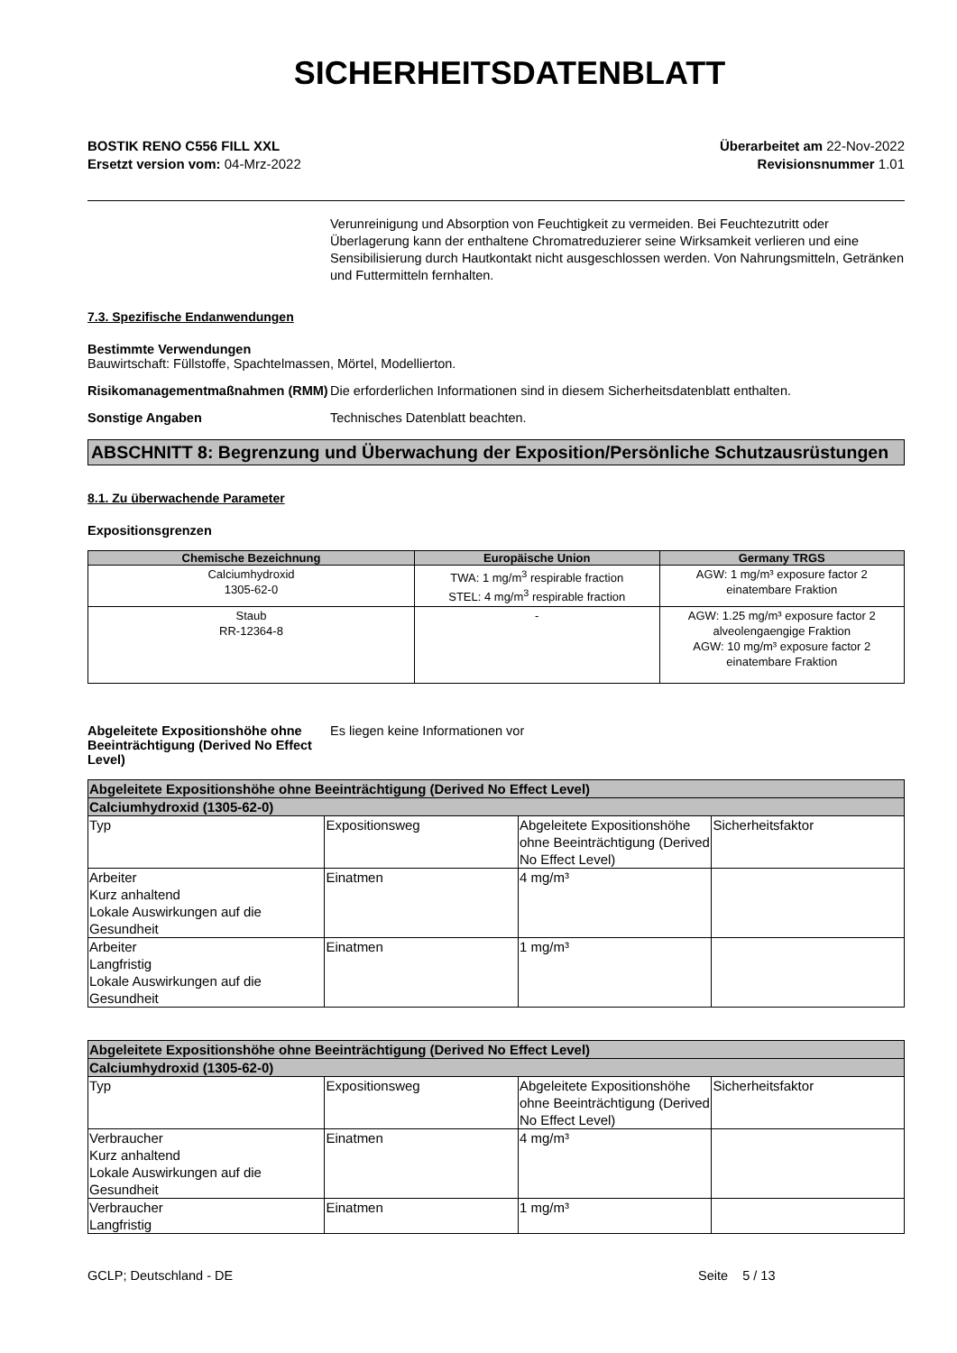SICHERHEITSDATENBLATT
BOSTIK RENO C556 FILL XXL
Ersetzt version vom: 04-Mrz-2022
Überarbeitet am 22-Nov-2022
Revisionsnummer 1.01
Verunreinigung und Absorption von Feuchtigkeit zu vermeiden. Bei Feuchtezutritt oder Überlagerung kann der enthaltene Chromatreduzierer seine Wirksamkeit verlieren und eine Sensibilisierung durch Hautkontakt nicht ausgeschlossen werden. Von Nahrungsmitteln, Getränken und Futtermitteln fernhalten.
7.3. Spezifische Endanwendungen
Bestimmte Verwendungen
Bauwirtschaft: Füllstoffe, Spachtelmassen, Mörtel, Modellierton.
Risikomanagementmaßnahmen (RMM)
Die erforderlichen Informationen sind in diesem Sicherheitsdatenblatt enthalten.
Sonstige Angaben Technisches Datenblatt beachten.
ABSCHNITT 8: Begrenzung und Überwachung der Exposition/Persönliche Schutzausrüstungen
8.1. Zu überwachende Parameter
Expositionsgrenzen
| Chemische Bezeichnung | Europäische Union | Germany TRGS |
| --- | --- | --- |
| Calciumhydroxid 1305-62-0 | TWA: 1 mg/m<sup>3</sup> respirable fraction STEL: 4 mg/m<sup>3</sup> respirable fraction | AGW: 1 mg/m³ exposure factor 2 einatembare Fraktion |
| Staub RR-12364-8 | - | AGW: 1.25 mg/m³ exposure factor 2 alveolengaengige Fraktion AGW: 10 mg/m³ exposure factor 2 einatembare Fraktion |
Abgeleitete Expositionshöhe ohne Beeinträchtigung (Derived No Effect Level)
Es liegen keine Informationen vor
| Abgeleitete Expositionshöhe ohne Beeinträchtigung (Derived No Effect Level) | | | |
| Calciumhydroxid (1305-62-0) | | | |
| Typ | Expositionsweg | Abgeleitete Expositionshöhe ohne Beeinträchtigung (Derived No Effect Level) | Sicherheitsfaktor |
| Arbeiter Kurz anhaltend Lokale Auswirkungen auf die Gesundheit | Einatmen | 4 mg/m³ | |
| Arbeiter Langfristig Lokale Auswirkungen auf die Gesundheit | Einatmen | 1 mg/m³ | |
| Abgeleitete Expositionshöhe ohne Beeinträchtigung (Derived No Effect Level) | | | |
| Calciumhydroxid (1305-62-0) | | | |
| Typ | Expositionsweg | Abgeleitete Expositionshöhe ohne Beeinträchtigung (Derived No Effect Level) | Sicherheitsfaktor |
| Verbraucher Kurz anhaltend Lokale Auswirkungen auf die Gesundheit | Einatmen | 4 mg/m³ | |
| Verbraucher Langfristig | Einatmen | 1 mg/m³ | |
GCLP; Deutschland - DE Seite 5 / 13